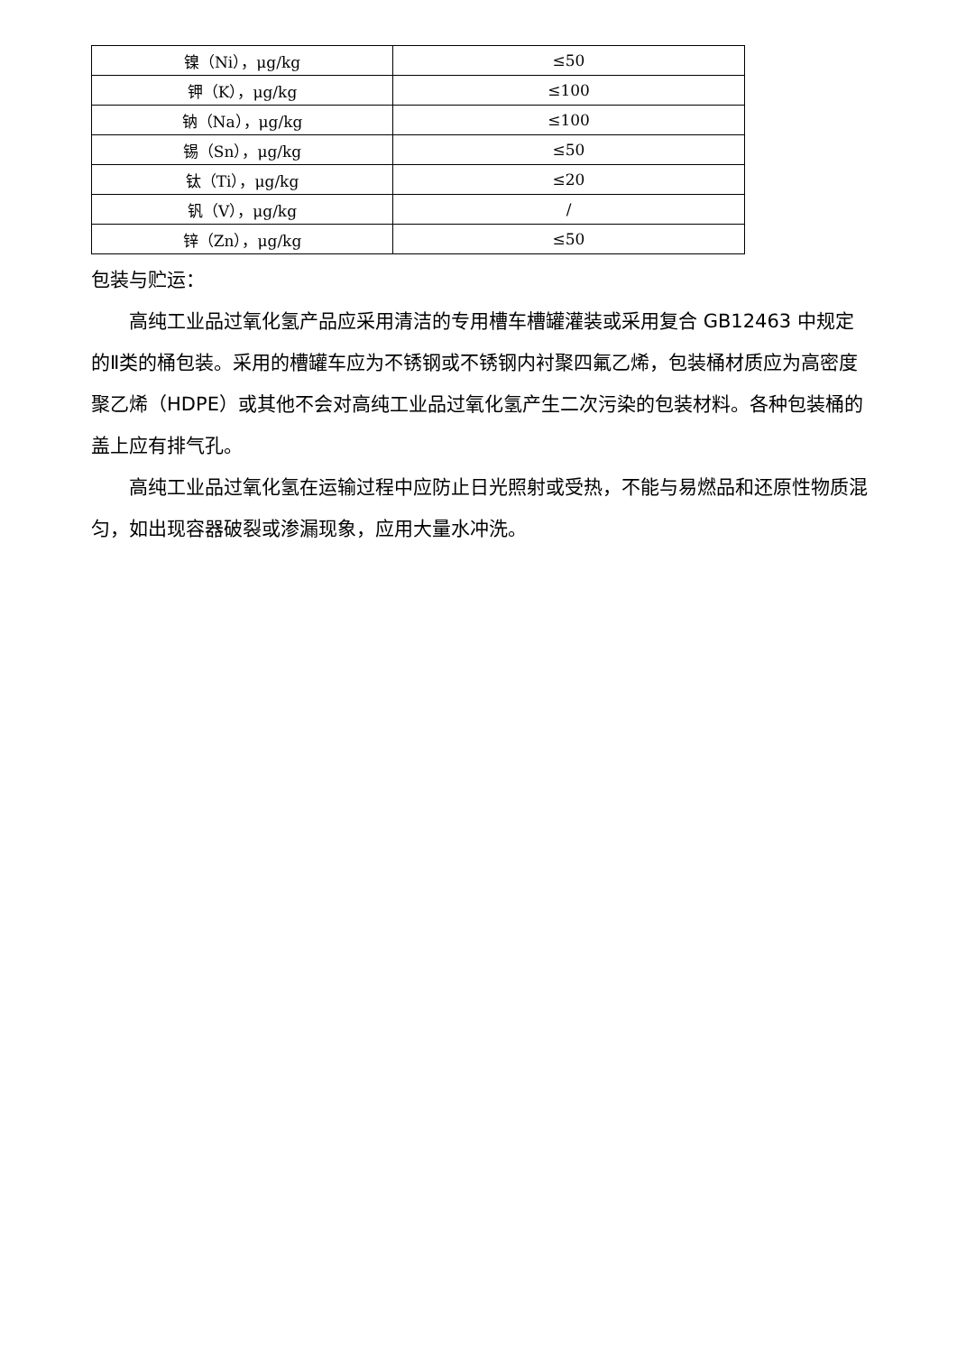| 镍（Ni），μg/kg | ≤50 |
| 钾（K），μg/kg | ≤100 |
| 钠（Na），μg/kg | ≤100 |
| 锡（Sn），μg/kg | ≤50 |
| 钛（Ti），μg/kg | ≤20 |
| 钒（V），μg/kg | / |
| 锌（Zn），μg/kg | ≤50 |
包装与贮运：
高纯工业品过氧化氢产品应采用清洁的专用槽车槽罐灌装或采用复合 GB12463 中规定的Ⅱ类的桶包装。采用的槽罐车应为不锈钢或不锈钢内衬聚四氟乙烯，包装桶材质应为高密度聚乙烯（HDPE）或其他不会对高纯工业品过氧化氢产生二次污染的包装材料。各种包装桶的盖上应有排气孔。
高纯工业品过氧化氢在运输过程中应防止日光照射或受热，不能与易燃品和还原性物质混匀，如出现容器破裂或渗漏现象，应用大量水冲洗。